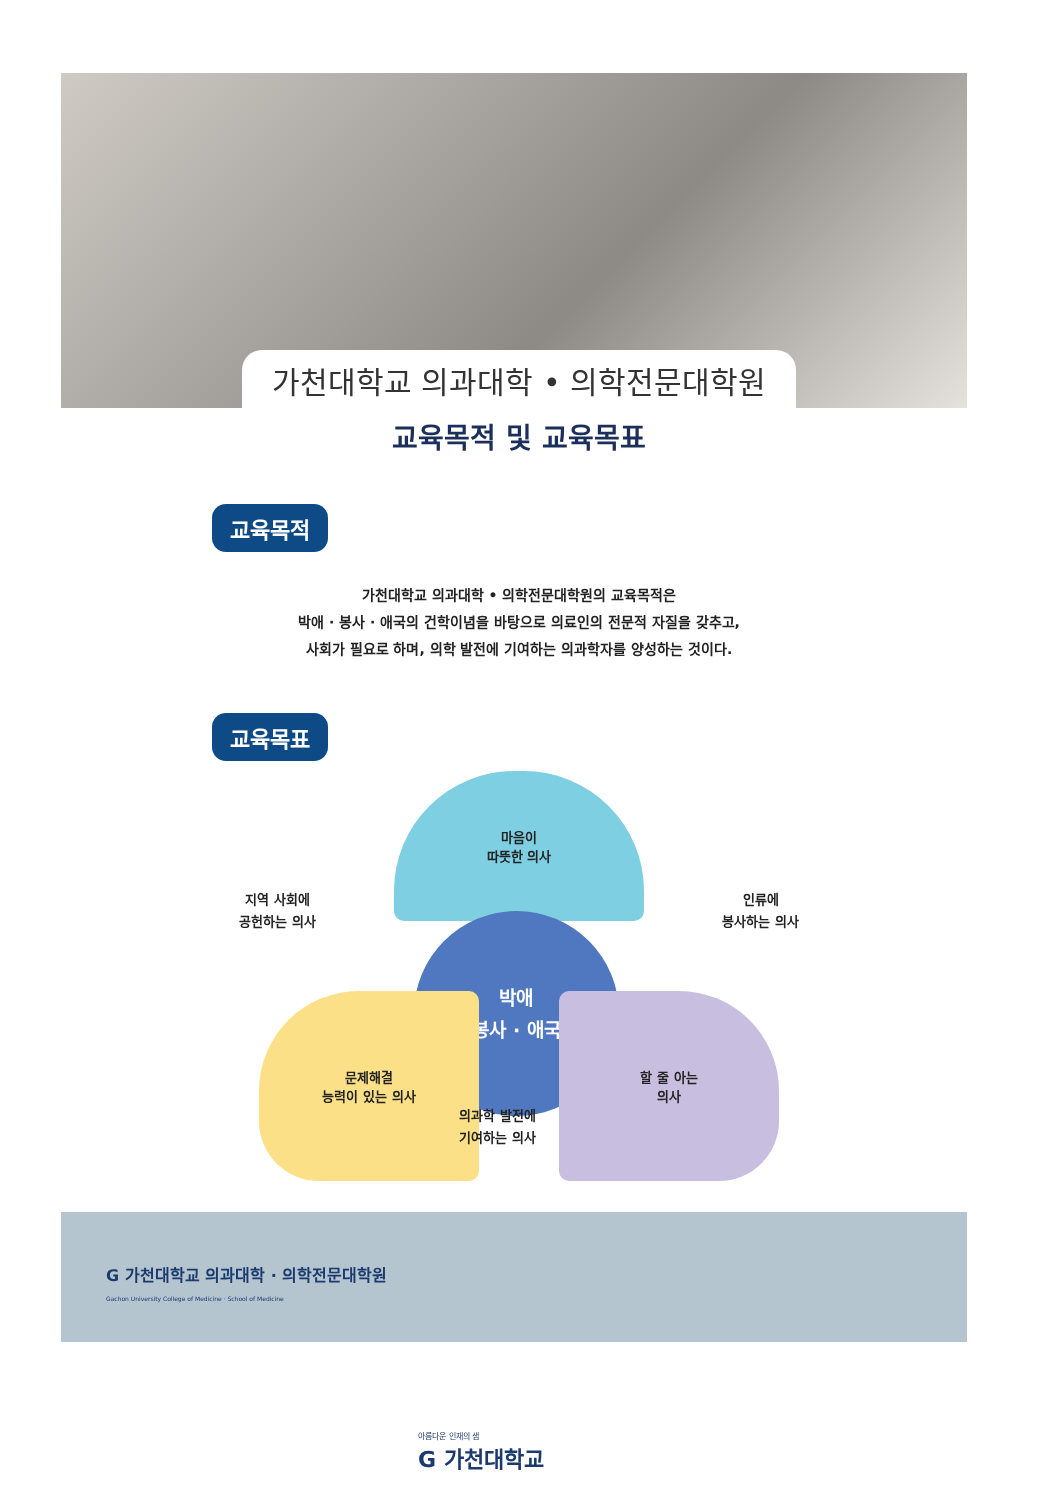가천대학교 의과대학 • 의학전문대학원
교육목적 및 교육목표
교육목적
가천대학교 의과대학 • 의학전문대학원의 교육목적은
박애 · 봉사 · 애국의 건학이념을 바탕으로 의료인의 전문적 자질을 갖추고,
사회가 필요로 하며, 의학 발전에 기여하는 의과학자를 양성하는 것이다.
교육목표
마음이
따뜻한 의사
지역 사회에
공헌하는 의사
인류에
봉사하는 의사
박애
봉사 · 애국
문제해결
능력이 있는 의사
할 줄 아는
의사
의과학 발전에
기여하는 의사
G 가천대학교 의과대학 · 의학전문대학원
Gachon University College of Medicine · School of Medicine
아름다운 인재의 샘
G 가천대학교